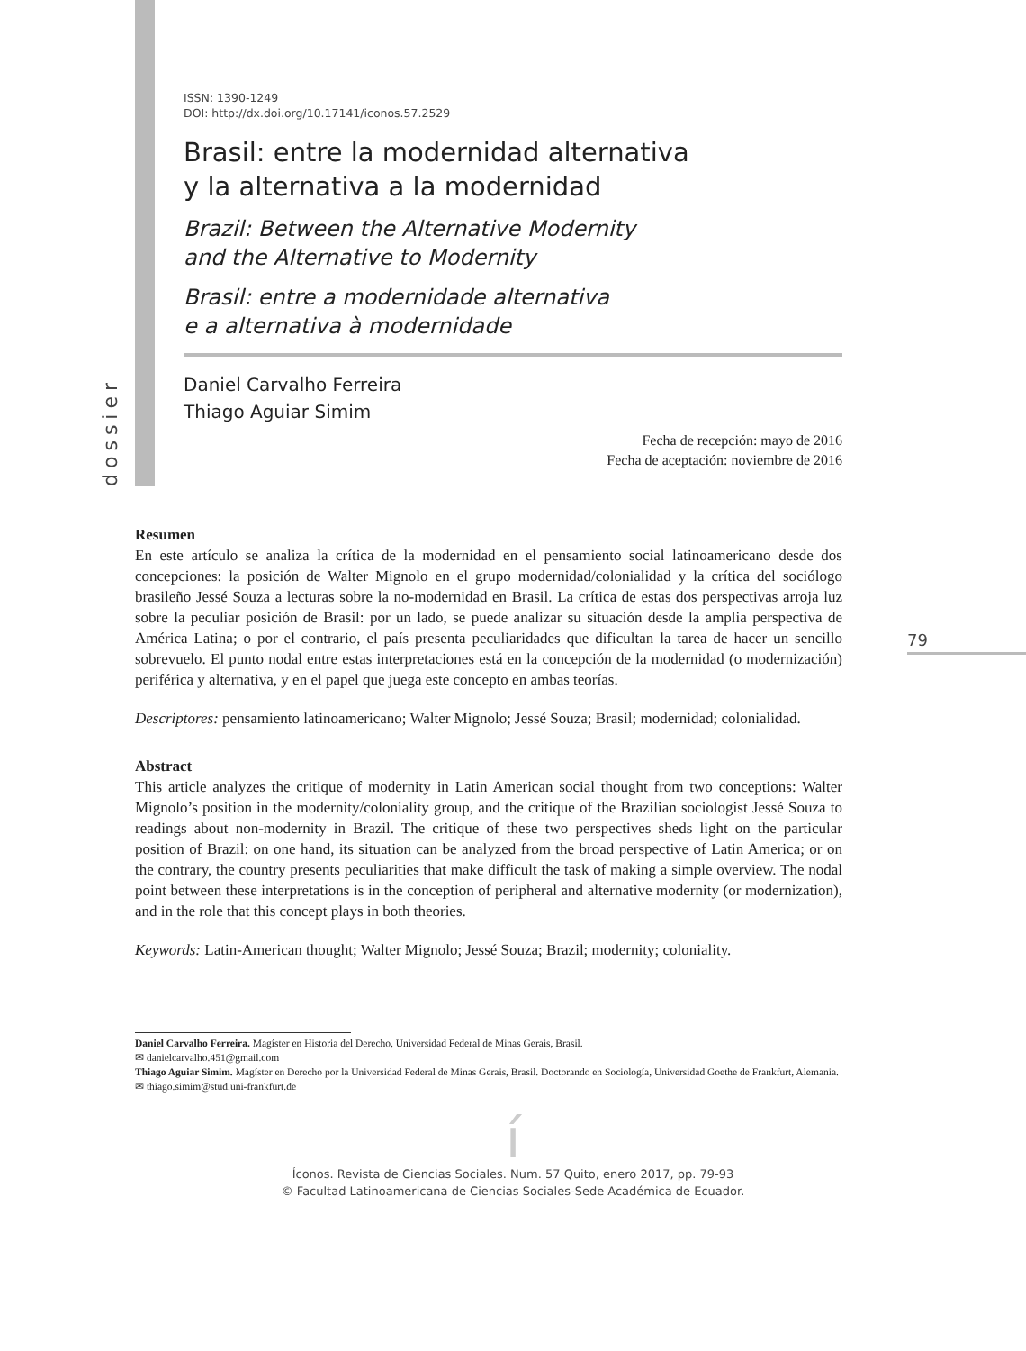dossier
79
ISSN: 1390-1249
DOI: http://dx.doi.org/10.17141/iconos.57.2529
Brasil: entre la modernidad alternativa
y la alternativa a la modernidad
Brazil: Between the Alternative Modernity
and the Alternative to Modernity
Brasil: entre a modernidade alternativa
e a alternativa à modernidade
Daniel Carvalho Ferreira
Thiago Aguiar Simim
Fecha de recepción: mayo de 2016
Fecha de aceptación: noviembre de 2016
Resumen
En este artículo se analiza la crítica de la modernidad en el pensamiento social latinoamericano desde dos concepciones: la posición de Walter Mignolo en el grupo modernidad/colonialidad y la crítica del sociólogo brasileño Jessé Souza a lecturas sobre la no-modernidad en Brasil. La crítica de estas dos perspectivas arroja luz sobre la peculiar posición de Brasil: por un lado, se puede analizar su situación desde la amplia perspectiva de América Latina; o por el contrario, el país presenta peculiaridades que dificultan la tarea de hacer un sencillo sobrevuelo. El punto nodal entre estas interpretaciones está en la concepción de la modernidad (o modernización) periférica y alternativa, y en el papel que juega este concepto en ambas teorías.
Descriptores: pensamiento latinoamericano; Walter Mignolo; Jessé Souza; Brasil; modernidad; colonialidad.
Abstract
This article analyzes the critique of modernity in Latin American social thought from two conceptions: Walter Mignolo’s position in the modernity/coloniality group, and the critique of the Brazilian sociologist Jessé Souza to readings about non-modernity in Brazil. The critique of these two perspectives sheds light on the particular position of Brazil: on one hand, its situation can be analyzed from the broad perspective of Latin America; or on the contrary, the country presents peculiarities that make difficult the task of making a simple overview. The nodal point between these interpretations is in the conception of peripheral and alternative modernity (or modernization), and in the role that this concept plays in both theories.
Keywords: Latin-American thought; Walter Mignolo; Jessé Souza; Brazil; modernity; coloniality.
Daniel Carvalho Ferreira. Magíster en Historia del Derecho, Universidad Federal de Minas Gerais, Brasil.
✉ danielcarvalho.451@gmail.com
Thiago Aguiar Simim. Magíster en Derecho por la Universidad Federal de Minas Gerais, Brasil. Doctorando en Sociología, Universidad Goethe de Frankfurt, Alemania.
✉ thiago.simim@stud.uni-frankfurt.de
í
Íconos. Revista de Ciencias Sociales. Num. 57 Quito, enero 2017, pp. 79-93
© Facultad Latinoamericana de Ciencias Sociales-Sede Académica de Ecuador.